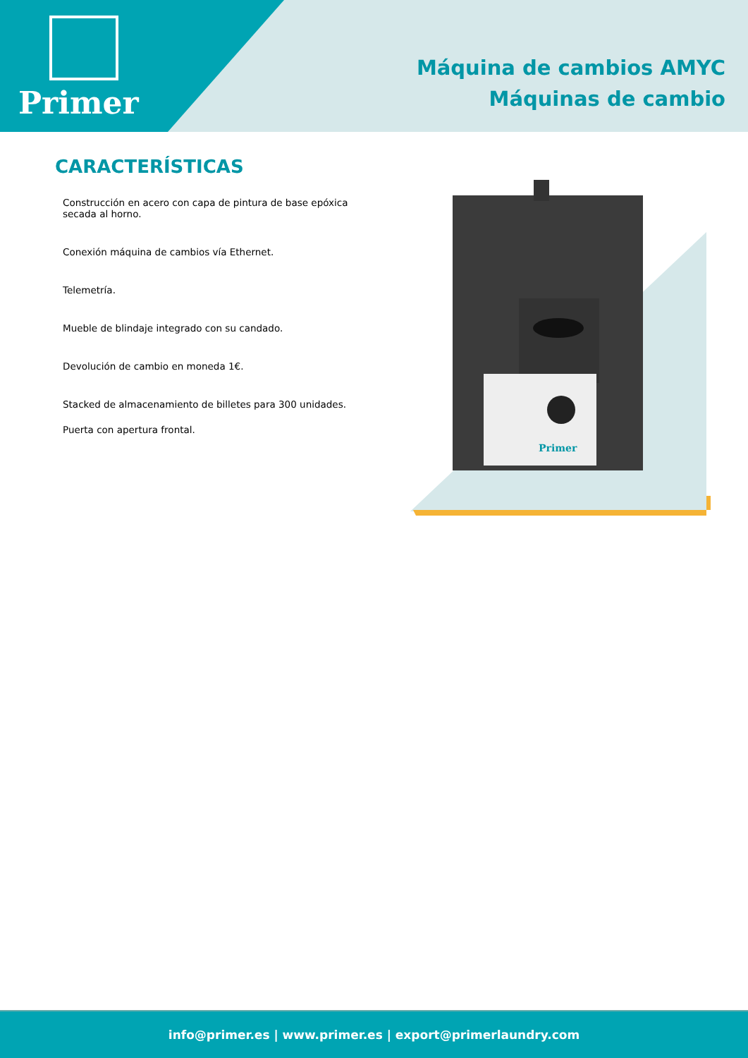Primer
Máquina de cambios AMYC
Máquinas de cambio
CARACTERÍSTICAS
Construcción en acero con capa de pintura de base epóxica secada al horno.
Conexión máquina de cambios vía Ethernet.
Telemetría.
Mueble de blindaje integrado con su candado.
Devolución de cambio en moneda 1€.
Stacked de almacenamiento de billetes para 300 unidades.
Puerta con apertura frontal.
Primer
info@primer.es | www.primer.es | export@primerlaundry.com